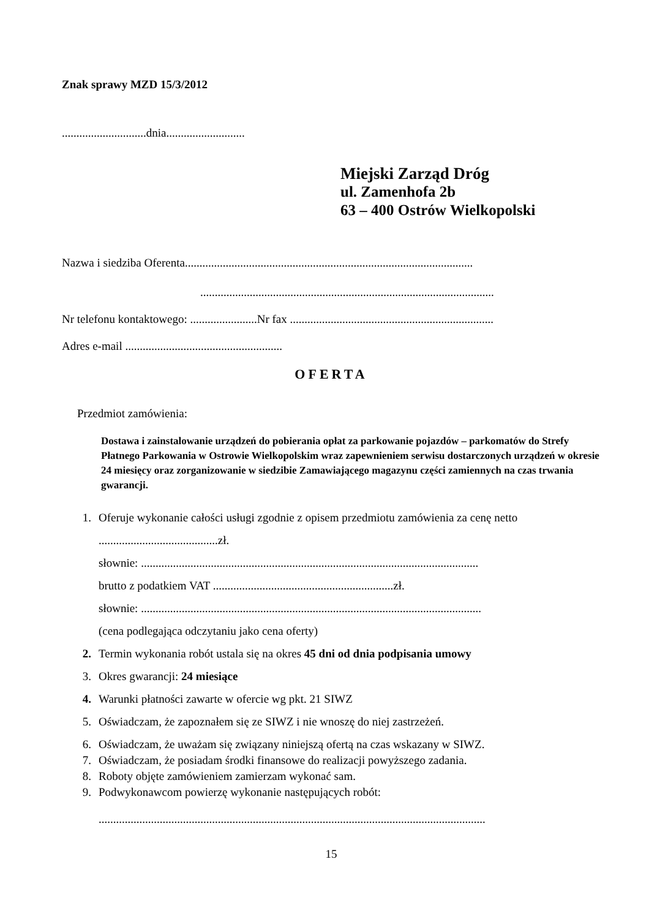Znak sprawy MZD 15/3/2012
.............................dnia...........................
Miejski Zarząd Dróg
ul. Zamenhofa 2b
63 – 400 Ostrów Wielkopolski
Nazwa i siedziba Oferenta...................................................................................................
.....................................................................................................
Nr telefonu kontaktowego: .......................Nr fax ......................................................................
Adres e-mail ......................................................
OFERTA
Przedmiot zamówienia:
Dostawa i zainstalowanie urządzeń do pobierania opłat za parkowanie pojazdów – parkomatów do Strefy Płatnego Parkowania w Ostrowie Wielkopolskim wraz zapewnieniem serwisu dostarczonych urządzeń w okresie 24 miesięcy oraz zorganizowanie w siedzibie Zamawiającego magazynu części zamiennych na czas trwania gwarancji.
1. Oferuje wykonanie całości usługi zgodnie z opisem przedmiotu zamówienia za cenę netto
.........................................zł.
słownie: ....................................................................................................................
brutto z podatkiem VAT ..............................................................zł.
słownie: .....................................................................................................................
(cena podlegająca odczytaniu jako cena oferty)
2. Termin wykonania robót ustala się na okres 45 dni od dnia podpisania umowy
3. Okres gwarancji: 24 miesiące
4. Warunki płatności zawarte w ofercie wg pkt. 21 SIWZ
5. Oświadczam, że zapoznałem się ze SIWZ i nie wnoszę do niej zastrzeżeń.
6. Oświadczam, że uważam się związany niniejszą ofertą na czas wskazany w SIWZ.
7. Oświadczam, że posiadam środki finansowe do realizacji powyższego zadania.
8. Roboty objęte zamówieniem zamierzam wykonać sam.
9. Podwykonawcom powierzę wykonanie następujących robót:
.....................................................................................................................................
15